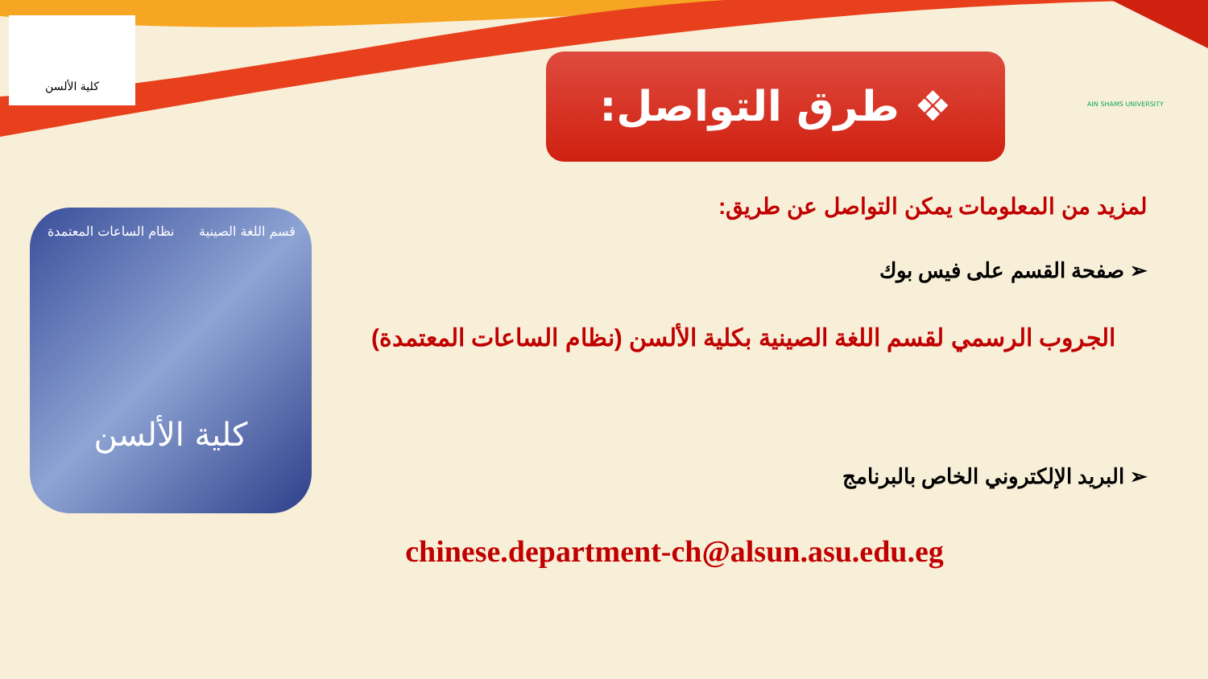كلية الألسن AIN SHAMS UNIVERSITY
❖ طرق التواصل:
قسم اللغة الصينية نظام الساعات المعتمدة
كلية الألسن
لمزيد من المعلومات يمكن التواصل عن طريق:
➢ صفحة القسم على فيس بوك
الجروب الرسمي لقسم اللغة الصينية بكلية الألسن (نظام الساعات المعتمدة)
➢ البريد الإلكتروني الخاص بالبرنامج
chinese.department-ch@alsun.asu.edu.eg